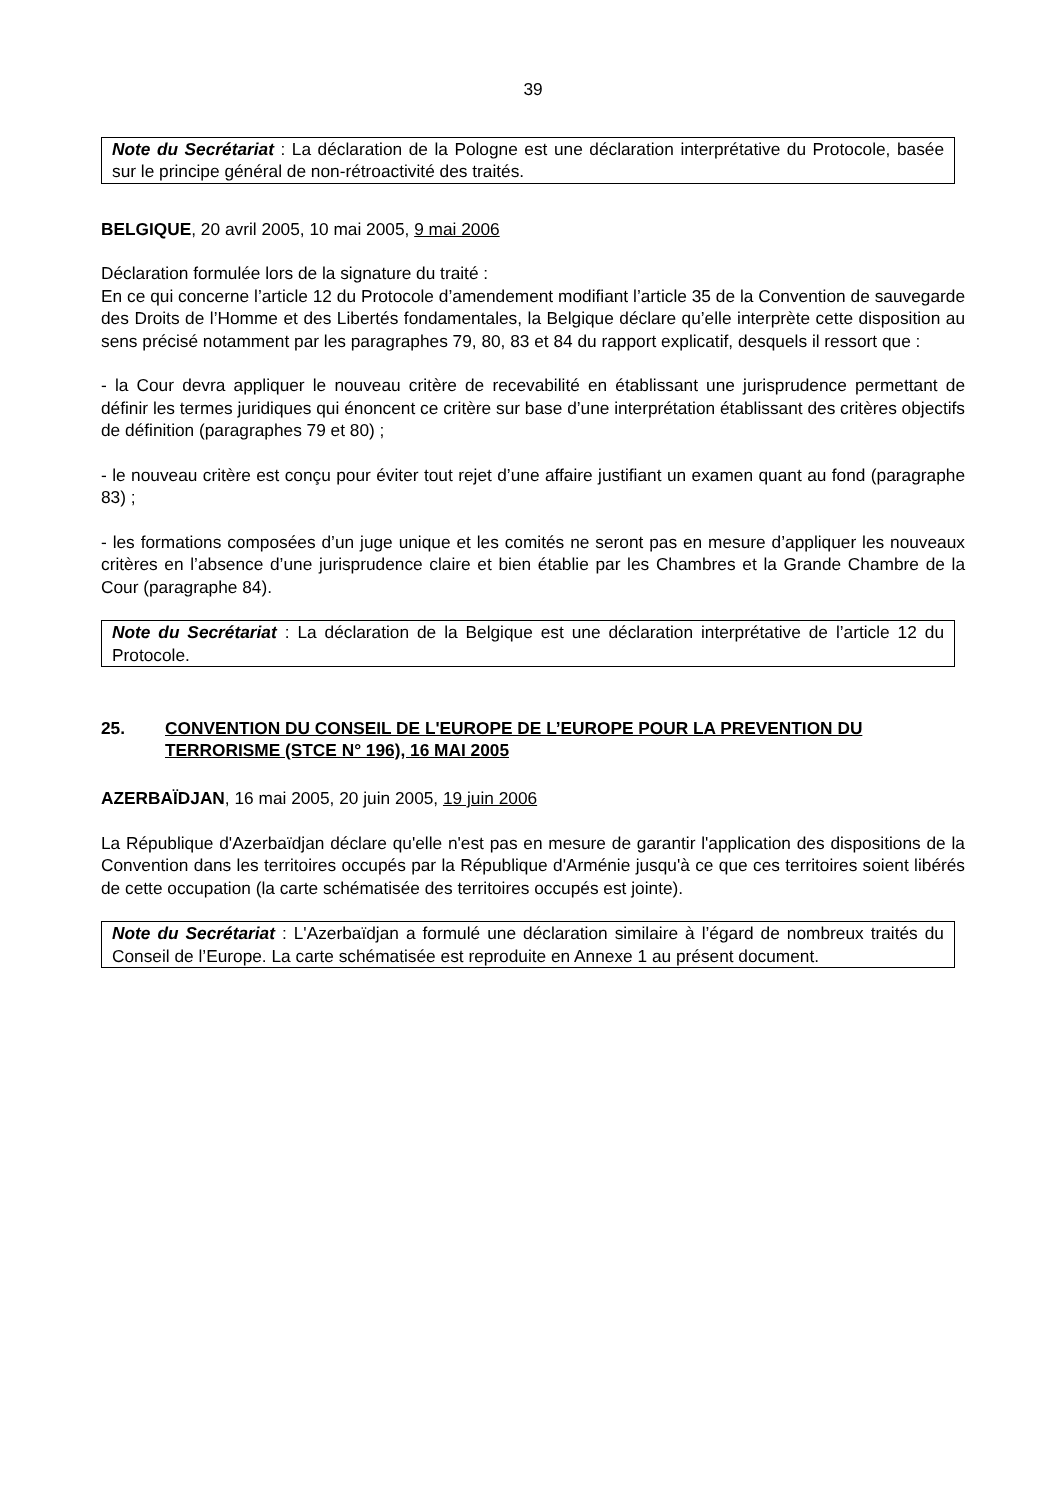39
Note du Secrétariat : La déclaration de la Pologne est une déclaration interprétative du Protocole, basée sur le principe général de non-rétroactivité des traités.
BELGIQUE, 20 avril 2005, 10 mai 2005, 9 mai 2006
Déclaration formulée lors de la signature du traité :
En ce qui concerne l’article 12 du Protocole d’amendement modifiant l’article 35 de la Convention de sauvegarde des Droits de l’Homme et des Libertés fondamentales, la Belgique déclare qu’elle interprète cette disposition au sens précisé notamment par les paragraphes 79, 80, 83 et 84 du rapport explicatif, desquels il ressort que :
- la Cour devra appliquer le nouveau critère de recevabilité en établissant une jurisprudence permettant de définir les termes juridiques qui énoncent ce critère sur base d’une interprétation établissant des critères objectifs de définition (paragraphes 79 et 80) ;
- le nouveau critère est conçu pour éviter tout rejet d’une affaire justifiant un examen quant au fond (paragraphe 83) ;
- les formations composées d’un juge unique et les comités ne seront pas en mesure d’appliquer les nouveaux critères en l’absence d’une jurisprudence claire et bien établie par les Chambres et la Grande Chambre de la Cour (paragraphe 84).
Note du Secrétariat : La déclaration de la Belgique est une déclaration interprétative de l’article 12 du Protocole.
25. CONVENTION DU CONSEIL DE L'EUROPE DE L’EUROPE POUR LA PREVENTION DU TERRORISME (STCE N° 196), 16 MAI 2005
AZERBAÏDJAN, 16 mai 2005, 20 juin 2005, 19 juin 2006
La République d'Azerbaïdjan déclare qu'elle n'est pas en mesure de garantir l'application des dispositions de la Convention dans les territoires occupés par la République d'Arménie jusqu'à ce que ces territoires soient libérés de cette occupation (la carte schématisée des territoires occupés est jointe).
Note du Secrétariat : L'Azerbaïdjan a formulé une déclaration similaire à l’égard de nombreux traités du Conseil de l’Europe. La carte schématisée est reproduite en Annexe 1 au présent document.